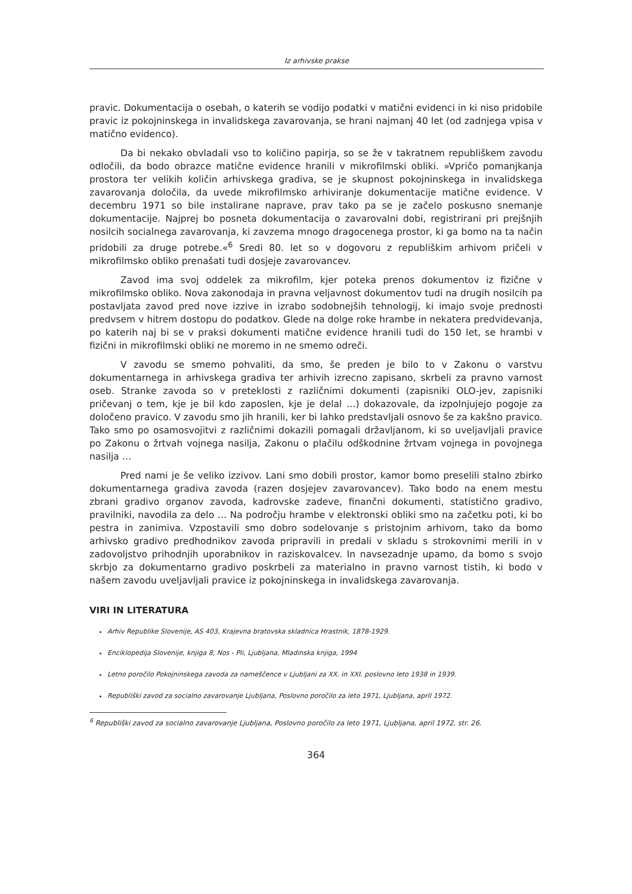Iz arhivske prakse
pravic. Dokumentacija o osebah, o katerih se vodijo podatki v matični evidenci in ki niso pridobile pravic iz pokojninskega in invalidskega zavarovanja, se hrani najmanj 40 let (od zadnjega vpisa v matično evidenco).
Da bi nekako obvladali vso to količino papirja, so se že v takratnem republiškem zavodu odločili, da bodo obrazce matične evidence hranili v mikrofilmski obliki. »Vpričo pomanjkanja prostora ter velikih količin arhivskega gradiva, se je skupnost pokojninskega in invalidskega zavarovanja določila, da uvede mikrofilmsko arhiviranje dokumentacije matične evidence. V decembru 1971 so bile instalirane naprave, prav tako pa se je začelo poskusno snemanje dokumentacije. Najprej bo posneta dokumentacija o zavarovalni dobi, registrirani pri prejšnjih nosilcih socialnega zavarovanja, ki zavzema mnogo dragocenega prostor, ki ga bomo na ta način pridobili za druge potrebe.«<sup>6</sup> Sredi 80. let so v dogovoru z republiškim arhivom pričeli v mikrofilmsko obliko prenašati tudi dosjeje zavarovancev.
Zavod ima svoj oddelek za mikrofilm, kjer poteka prenos dokumentov iz fizične v mikrofilmsko obliko. Nova zakonodaja in pravna veljavnost dokumentov tudi na drugih nosilcih pa postavljata zavod pred nove izzive in izrabo sodobnejših tehnologij, ki imajo svoje prednosti predvsem v hitrem dostopu do podatkov. Glede na dolge roke hrambe in nekatera predvidevanja, po katerih naj bi se v praksi dokumenti matične evidence hranili tudi do 150 let, se hrambi v fizični in mikrofilmski obliki ne moremo in ne smemo odreči.
V zavodu se smemo pohvaliti, da smo, še preden je bilo to v Zakonu o varstvu dokumentarnega in arhivskega gradiva ter arhivih izrecno zapisano, skrbeli za pravno varnost oseb. Stranke zavoda so v preteklosti z različnimi dokumenti (zapisniki OLO-jev, zapisniki pričevanj o tem, kje je bil kdo zaposlen, kje je delal …) dokazovale, da izpolnjujejo pogoje za določeno pravico. V zavodu smo jih hranili, ker bi lahko predstavljali osnovo še za kakšno pravico. Tako smo po osamosvojitvi z različnimi dokazili pomagali državljanom, ki so uveljavljali pravice po Zakonu o žrtvah vojnega nasilja, Zakonu o plačilu odškodnine žrtvam vojnega in povojnega nasilja …
Pred nami je še veliko izzivov. Lani smo dobili prostor, kamor bomo preselili stalno zbirko dokumentarnega gradiva zavoda (razen dosjejev zavarovancev). Tako bodo na enem mestu zbrani gradivo organov zavoda, kadrovske zadeve, finančni dokumenti, statistično gradivo, pravilniki, navodila za delo … Na področju hrambe v elektronski obliki smo na začetku poti, ki bo pestra in zanimiva. Vzpostavili smo dobro sodelovanje s pristojnim arhivom, tako da bomo arhivsko gradivo predhodnikov zavoda pripravili in predali v skladu s strokovnimi merili in v zadovoljstvo prihodnjih uporabnikov in raziskovalcev. In navsezadnje upamo, da bomo s svojo skrbjo za dokumentarno gradivo poskrbeli za materialno in pravno varnost tistih, ki bodo v našem zavodu uveljavljali pravice iz pokojninskega in invalidskega zavarovanja.
VIRI IN LITERATURA
Arhiv Republike Slovenije, AS 403, Krajevna bratovska skladnica Hrastnik, 1878-1929.
Enciklopedija Slovenije, knjiga 8, Nos - Pli, Ljubljana, Mladinska knjiga, 1994
Letno poročilo Pokojninskega zavoda za nameščence v Ljubljani za XX. in XXI. poslovno leto 1938 in 1939.
Republiški zavod za socialno zavarovanje Ljubljana, Poslovno poročilo za leto 1971, Ljubljana, april 1972.
<sup>6</sup> Republiški zavod za socialno zavarovanje Ljubljana, Poslovno poročilo za leto 1971, Ljubljana, april 1972, str. 26.
364